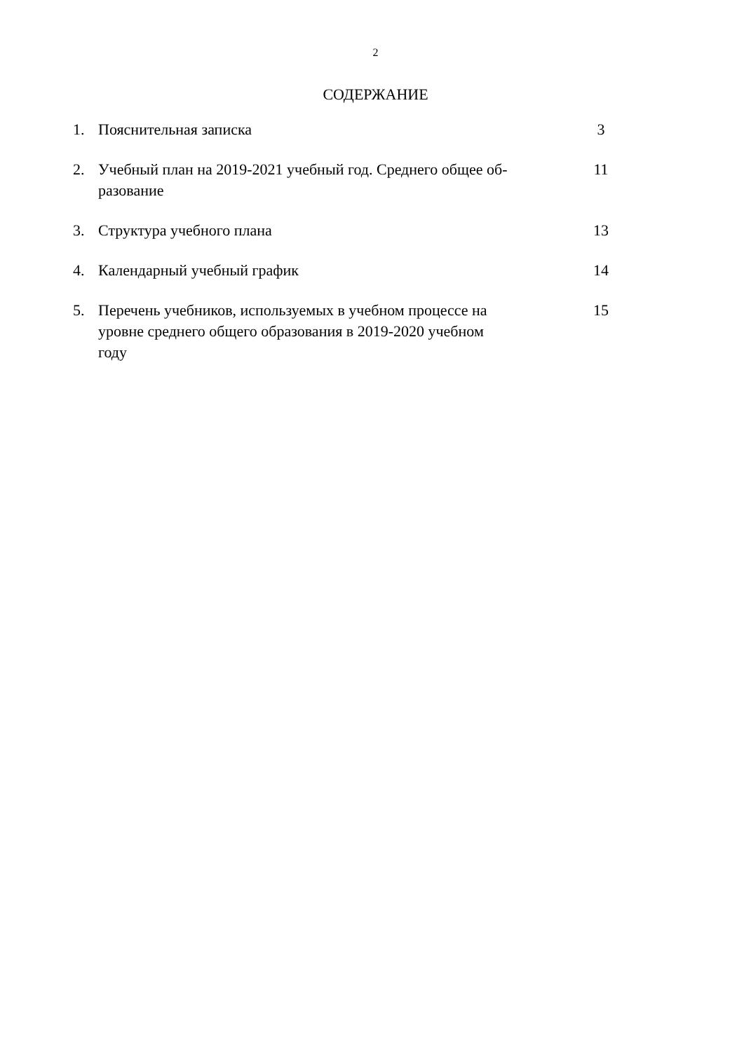2
СОДЕРЖАНИЕ
| 1. | Пояснительная записка | 3 |
| 2. | Учебный план на 2019-2021 учебный год. Среднего общее об- разование | 11 |
| 3. | Структура учебного плана | 13 |
| 4. | Календарный учебный график | 14 |
| 5. | Перечень учебников, используемых в учебном процессе на уровне среднего общего образования в 2019-2020 учебном году | 15 |